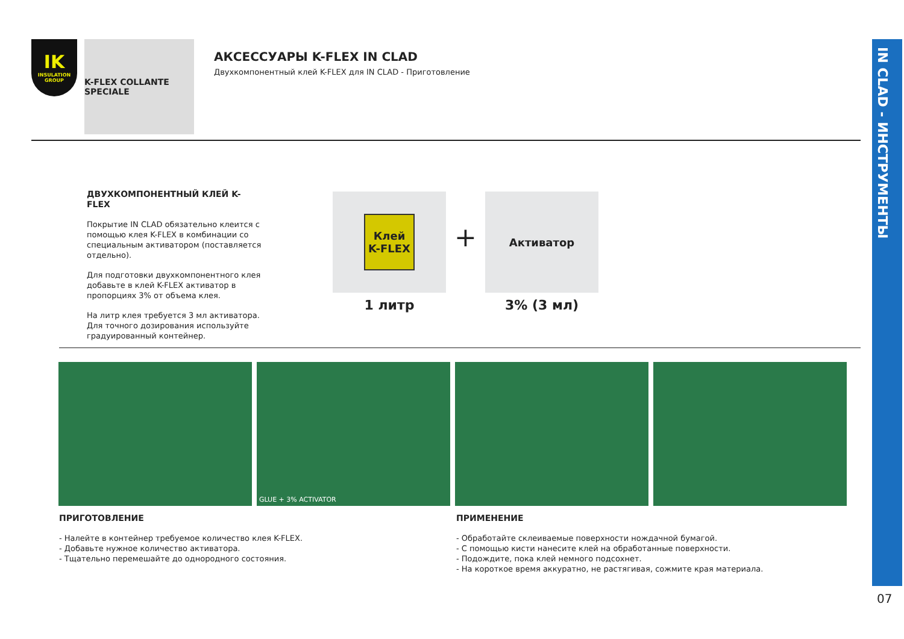IK
INSULATION GROUP
K-FLEX COLLANTE SPECIALE
АКСЕССУАРЫ K-FLEX IN CLAD
Двухкомпонентный клей K-FLEX для IN CLAD - Приготовление
ДВУХКОМПОНЕНТНЫЙ КЛЕЙ K-FLEX
Покрытие IN CLAD обязательно клеится с помощью клея K-FLEX в комбинации со специальным активатором (поставляется отдельно).
Для подготовки двухкомпонентного клея добавьте в клей K-FLEX активатор в пропорциях 3% от объема клея.
На литр клея требуется 3 мл активатора. Для точного дозирования используйте градуированный контейнер.
Клей
K-FLEX
1 литр
+
Активатор
3% (3 мл)
GLUE + 3% ACTIVATOR
ПРИГОТОВЛЕНИЕ
- Налейте в контейнер требуемое количество клея K-FLEX.
- Добавьте нужное количество активатора.
- Тщательно перемешайте до однородного состояния.
ПРИМЕНЕНИЕ
- Обработайте склеиваемые поверхности нождачной бумагой.
- С помощью кисти нанесите клей на обработанные поверхности.
- Подождите, пока клей немного подсохнет.
- На короткое время аккуратно, не растягивая, сожмите края материала.
IN CLAD - ИНСТРУМЕНТЫ
07